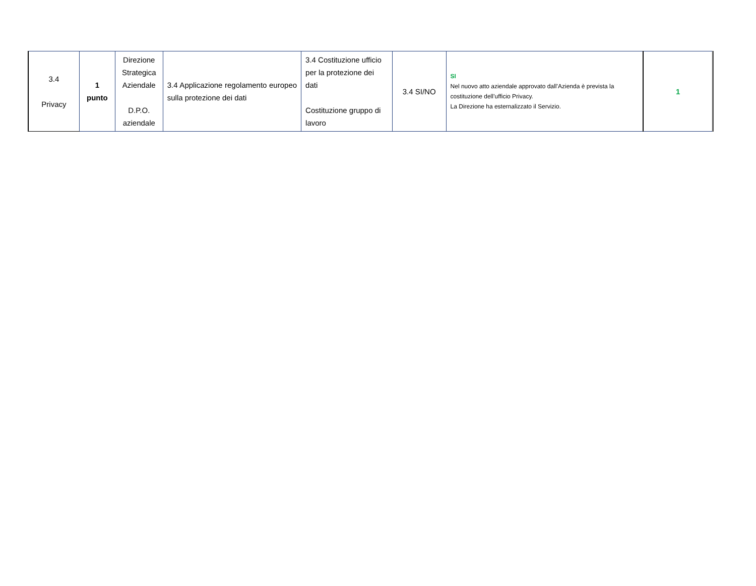| 3.4 Privacy | 1 punto | Direzione Strategica Aziendale D.P.O. aziendale | 3.4 Applicazione regolamento europeo sulla protezione dei dati | 3.4 Costituzione ufficio per la protezione dei dati Costituzione gruppo di lavoro | 3.4 SI/NO | SI Nel nuovo atto aziendale approvato dall’Azienda è prevista la costituzione dell’ufficio Privacy. La Direzione ha esternalizzato il Servizio. | 1 |